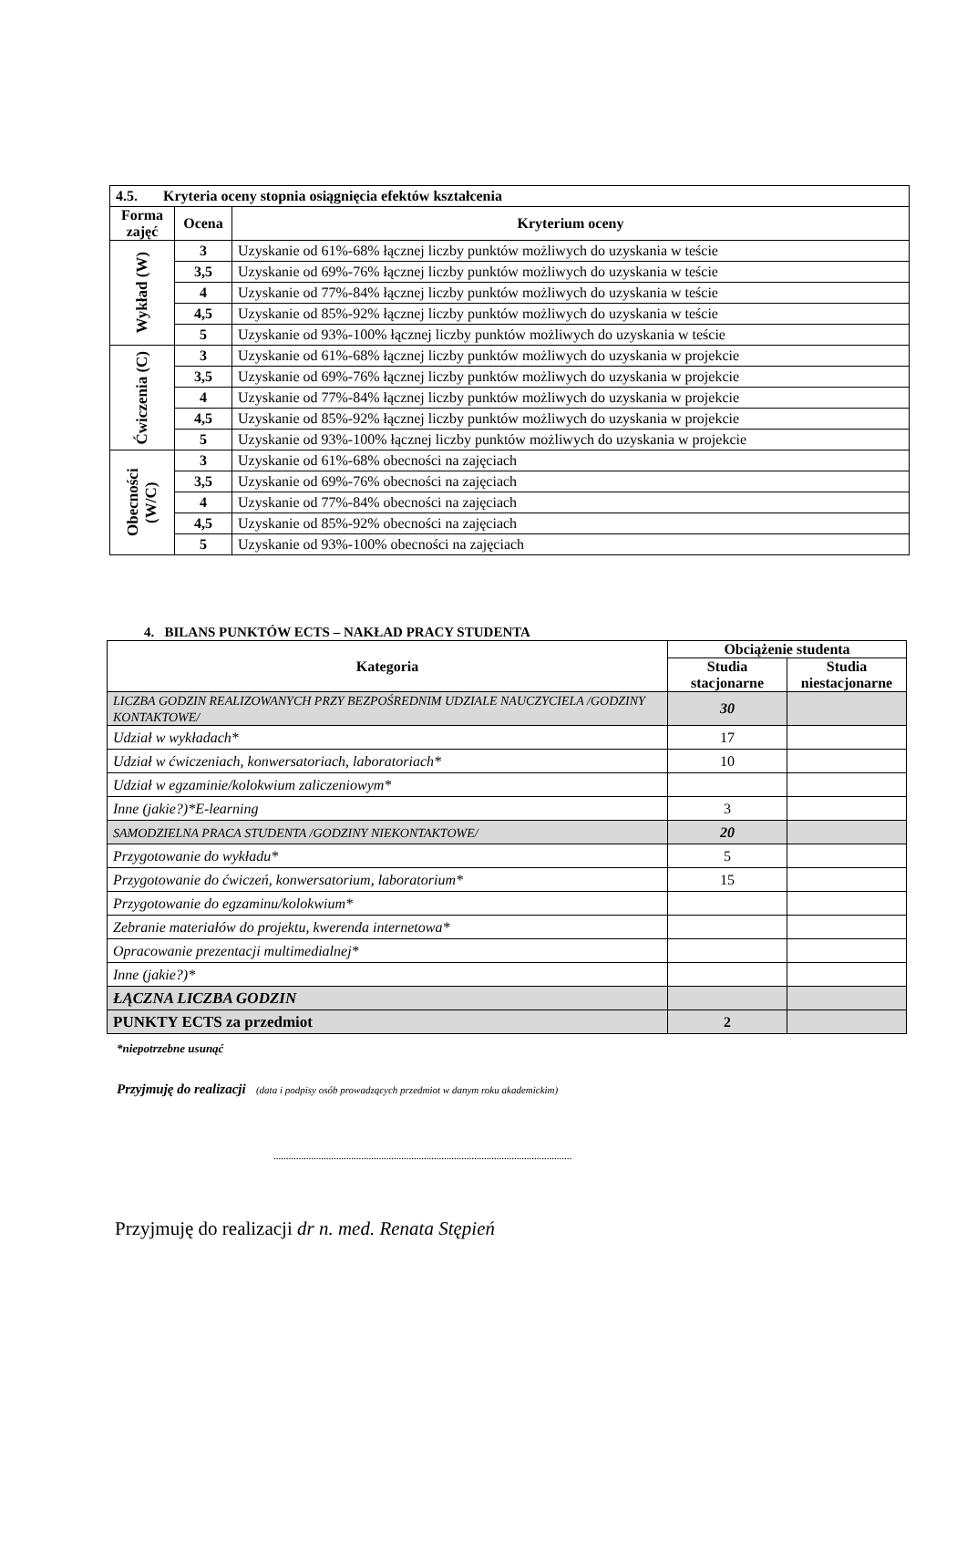| 4.5. Kryteria oceny stopnia osiągnięcia efektów kształcenia | | |
| Forma zajęć | Ocena | Kryterium oceny |
| Wykład (W) | 3 | Uzyskanie od 61%-68% łącznej liczby punktów możliwych do uzyskania w teście |
| | 3,5 | Uzyskanie od 69%-76% łącznej liczby punktów możliwych do uzyskania w teście |
| | 4 | Uzyskanie od 77%-84% łącznej liczby punktów możliwych do uzyskania w teście |
| | 4,5 | Uzyskanie od 85%-92% łącznej liczby punktów możliwych do uzyskania w teście |
| | 5 | Uzyskanie od 93%-100% łącznej liczby punktów możliwych do uzyskania w teście |
| Ćwiczenia (C) | 3 | Uzyskanie od 61%-68% łącznej liczby punktów możliwych do uzyskania w projekcie |
| | 3,5 | Uzyskanie od 69%-76% łącznej liczby punktów możliwych do uzyskania w projekcie |
| | 4 | Uzyskanie od 77%-84% łącznej liczby punktów możliwych do uzyskania w projekcie |
| | 4,5 | Uzyskanie od 85%-92% łącznej liczby punktów możliwych do uzyskania w projekcie |
| | 5 | Uzyskanie od 93%-100% łącznej liczby punktów możliwych do uzyskania w projekcie |
| Obecności (W/C) | 3 | Uzyskanie od 61%-68% obecności na zajęciach |
| | 3,5 | Uzyskanie od 69%-76% obecności na zajęciach |
| | 4 | Uzyskanie od 77%-84% obecności na zajęciach |
| | 4,5 | Uzyskanie od 85%-92% obecności na zajęciach |
| | 5 | Uzyskanie od 93%-100% obecności na zajęciach |
4. BILANS PUNKTÓW ECTS – NAKŁAD PRACY STUDENTA
| Kategoria | Obciążenie studenta | |
| --- | --- | --- |
| | Studia stacjonarne | Studia niestacjonarne |
| LICZBA GODZIN REALIZOWANYCH PRZY BEZPOŚREDNIM UDZIALE NAUCZYCIELA /GODZINY KONTAKTOWE/ | 30 | |
| Udział w wykładach* | 17 | |
| Udział w ćwiczeniach, konwersatoriach, laboratoriach* | 10 | |
| Udział w egzaminie/kolokwium zaliczeniowym* | | |
| Inne (jakie?)*E-learning | 3 | |
| SAMODZIELNA PRACA STUDENTA /GODZINY NIEKONTAKTOWE/ | 20 | |
| Przygotowanie do wykładu* | 5 | |
| Przygotowanie do ćwiczeń, konwersatorium, laboratorium* | 15 | |
| Przygotowanie do egzaminu/kolokwium* | | |
| Zebranie materiałów do projektu, kwerenda internetowa* | | |
| Opracowanie prezentacji multimedialnej* | | |
| Inne (jakie?)* | | |
| ŁĄCZNA LICZBA GODZIN | | |
| PUNKTY ECTS za przedmiot | 2 | |
*niepotrzebne usunąć
Przyjmuję do realizacji (data i podpisy osób prowadzących przedmiot w danym roku akademickim)
.......................................................................................................................
Przyjmuję do realizacji dr n. med. Renata Stępień